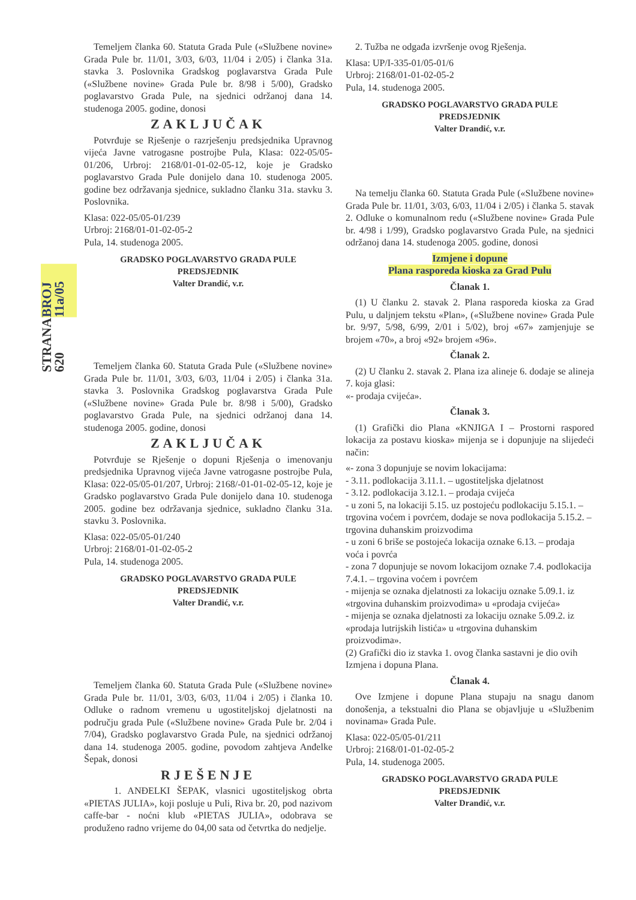BROJ 11a/05
STRANA 620
Temeljem članka 60. Statuta Grada Pule («Službene novine» Grada Pule br. 11/01, 3/03, 6/03, 11/04 i 2/05) i članka 31a. stavka 3. Poslovnika Gradskog poglavarstva Grada Pule («Službene novine» Grada Pule br. 8/98 i 5/00), Gradsko poglavarstvo Grada Pule, na sjednici održanoj dana 14. studenoga 2005. godine, donosi
ZAKLJUČAK
Potvrđuje se Rješenje o razrješenju predsjednika Upravnog vijeća Javne vatrogasne postrojbe Pula, Klasa: 022-05/05-01/206, Urbroj: 2168/01-01-02-05-12, koje je Gradsko poglavarstvo Grada Pule donijelo dana 10. studenoga 2005. godine bez održavanja sjednice, sukladno članku 31a. stavku 3. Poslovnika.
Klasa: 022-05/05-01/239
Urbroj: 2168/01-01-02-05-2
Pula, 14. studenoga 2005.
GRADSKO POGLAVARSTVO GRADA PULE
PREDSJEDNIK
Valter Drandić, v.r.
Temeljem članka 60. Statuta Grada Pule («Službene novine» Grada Pule br. 11/01, 3/03, 6/03, 11/04 i 2/05) i članka 31a. stavka 3. Poslovnika Gradskog poglavarstva Grada Pule («Službene novine» Grada Pule br. 8/98 i 5/00), Gradsko poglavarstvo Grada Pule, na sjednici održanoj dana 14. studenoga 2005. godine, donosi
ZAKLJUČAK
Potvrđuje se Rješenje o dopuni Rješenja o imenovanju predsjednika Upravnog vijeća Javne vatrogasne postrojbe Pula, Klasa: 022-05/05-01/207, Urbroj: 2168/-01-01-02-05-12, koje je Gradsko poglavarstvo Grada Pule donijelo dana 10. studenoga 2005. godine bez održavanja sjednice, sukladno članku 31a. stavku 3. Poslovnika.
Klasa: 022-05/05-01/240
Urbroj: 2168/01-01-02-05-2
Pula, 14. studenoga 2005.
GRADSKO POGLAVARSTVO GRADA PULE
PREDSJEDNIK
Valter Drandić, v.r.
Temeljem članka 60. Statuta Grada Pule («Službene novine» Grada Pule br. 11/01, 3/03, 6/03, 11/04 i 2/05) i članka 10. Odluke o radnom vremenu u ugostiteljskoj djelatnosti na području grada Pule («Službene novine» Grada Pule br. 2/04 i 7/04), Gradsko poglavarstvo Grada Pule, na sjednici održanoj dana 14. studenoga 2005. godine, povodom zahtjeva Anđelke Šepak, donosi
RJEŠENJE
1. ANĐELKI ŠEPAK, vlasnici ugostiteljskog obrta «PIETAS JULIA», koji posluje u Puli, Riva br. 20, pod nazivom caffe-bar - noćni klub «PIETAS JULIA», odobrava se produženo radno vrijeme do 04,00 sata od četvrtka do nedjelje.
2. Tužba ne odgađa izvršenje ovog Rješenja.
Klasa: UP/I-335-01/05-01/6
Urbroj: 2168/01-01-02-05-2
Pula, 14. studenoga 2005.
GRADSKO POGLAVARSTVO GRADA PULE
PREDSJEDNIK
Valter Drandić, v.r.
Na temelju članka 60. Statuta Grada Pule («Službene novine» Grada Pule br. 11/01, 3/03, 6/03, 11/04 i 2/05) i članka 5. stavak 2. Odluke o komunalnom redu («Službene novine» Grada Pule br. 4/98 i 1/99), Gradsko poglavarstvo Grada Pule, na sjednici održanoj dana 14. studenoga 2005. godine, donosi
Izmjene i dopune
Plana rasporeda kioska za Grad Pulu
Članak 1.
(1) U članku 2. stavak 2. Plana rasporeda kioska za Grad Pulu, u daljnjem tekstu «Plan», («Službene novine» Grada Pule br. 9/97, 5/98, 6/99, 2/01 i 5/02), broj «67» zamjenjuje se brojem «70», a broj «92» brojem «96».
Članak 2.
(2) U članku 2. stavak 2. Plana iza alineje 6. dodaje se alineja 7. koja glasi:
«- prodaja cvijeća».
Članak 3.
(1) Grafički dio Plana «KNJIGA I – Prostorni raspored lokacija za postavu kioska» mijenja se i dopunjuje na slijedeći način:
«- zona 3 dopunjuje se novim lokacijama:
- 3.11. podlokacija 3.11.1. – ugostiteljska djelatnost
- 3.12. podlokacija 3.12.1. – prodaja cvijeća
- u zoni 5, na lokaciji 5.15. uz postojeću podlokaciju 5.15.1. – trgovina voćem i povrćem, dodaje se nova podlokacija 5.15.2. – trgovina duhanskim proizvodima
- u zoni 6 briše se postojeća lokacija oznake 6.13. – prodaja voća i povrća
- zona 7 dopunjuje se novom lokacijom oznake 7.4. podlokacija 7.4.1. – trgovina voćem i povrćem
- mijenja se oznaka djelatnosti za lokaciju oznake 5.09.1. iz «trgovina duhanskim proizvodima» u «prodaja cvijeća»
- mijenja se oznaka djelatnosti za lokaciju oznake 5.09.2. iz «prodaja lutrijskih listića» u «trgovina duhanskim proizvodima».
(2) Grafički dio iz stavka 1. ovog članka sastavni je dio ovih Izmjena i dopuna Plana.
Članak 4.
Ove Izmjene i dopune Plana stupaju na snagu danom donošenja, a tekstualni dio Plana se objavljuje u «Službenim novinama» Grada Pule.
Klasa: 022-05/05-01/211
Urbroj: 2168/01-01-02-05-2
Pula, 14. studenoga 2005.
GRADSKO POGLAVARSTVO GRADA PULE
PREDSJEDNIK
Valter Drandić, v.r.